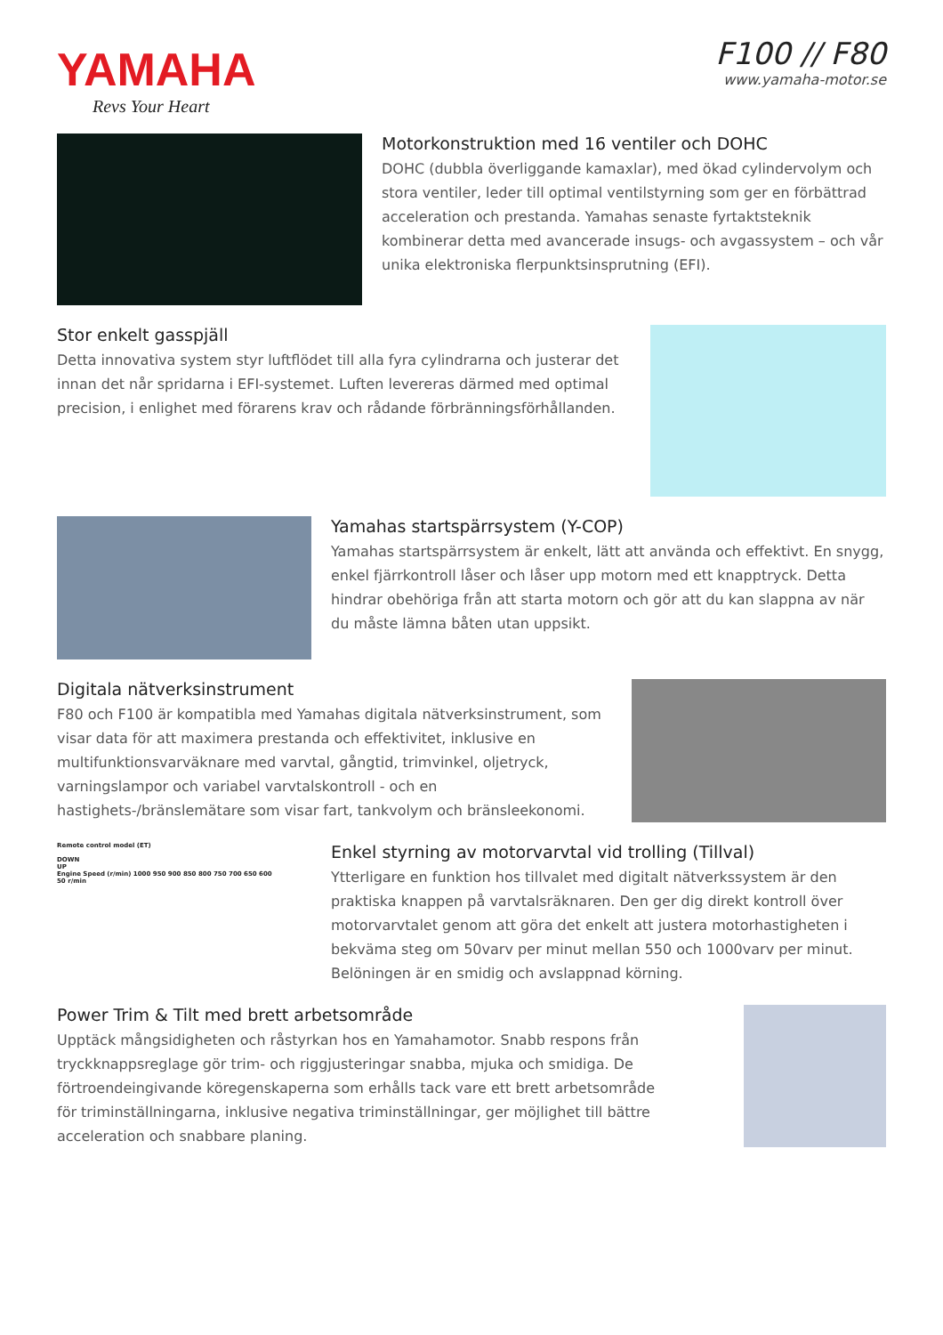YAMAHA
Revs Your Heart
F100 // F80
www.yamaha-motor.se
Motorkonstruktion med 16 ventiler och DOHC
DOHC (dubbla överliggande kamaxlar), med ökad cylindervolym och stora ventiler, leder till optimal ventilstyrning som ger en förbättrad acceleration och prestanda. Yamahas senaste fyrtaktsteknik kombinerar detta med avancerade insugs- och avgassystem – och vår unika elektroniska flerpunktsinsprutning (EFI).
Stor enkelt gasspjäll
Detta innovativa system styr luftflödet till alla fyra cylindrarna och justerar det innan det når spridarna i EFI-systemet. Luften levereras därmed med optimal precision, i enlighet med förarens krav och rådande förbränningsförhållanden.
Yamahas startspärrsystem (Y-COP)
Yamahas startspärrsystem är enkelt, lätt att använda och effektivt. En snygg, enkel fjärrkontroll låser och låser upp motorn med ett knapptryck. Detta hindrar obehöriga från att starta motorn och gör att du kan slappna av när du måste lämna båten utan uppsikt.
Digitala nätverksinstrument
F80 och F100 är kompatibla med Yamahas digitala nätverksinstrument, som visar data för att maximera prestanda och effektivitet, inklusive en multifunktionsvarväknare med varvtal, gångtid, trimvinkel, oljetryck, varningslampor och variabel varvtalskontroll - och en hastighets-/bränslemätare som visar fart, tankvolym och bränsleekonomi.
Remote control model (ET)
DOWN
UP
Engine Speed (r/min) 1000 950 900 850 800 750 700 650 600
50 r/min
Enkel styrning av motorvarvtal vid trolling (Tillval)
Ytterligare en funktion hos tillvalet med digitalt nätverkssystem är den praktiska knappen på varvtalsräknaren. Den ger dig direkt kontroll över motorvarvtalet genom att göra det enkelt att justera motorhastigheten i bekväma steg om 50varv per minut mellan 550 och 1000varv per minut. Belöningen är en smidig och avslappnad körning.
Power Trim & Tilt med brett arbetsområde
Upptäck mångsidigheten och råstyrkan hos en Yamahamotor. Snabb respons från tryckknappsreglage gör trim- och riggjusteringar snabba, mjuka och smidiga. De förtroendeingivande köregenskaperna som erhålls tack vare ett brett arbetsområde för triminställningarna, inklusive negativa triminställningar, ger möjlighet till bättre acceleration och snabbare planing.